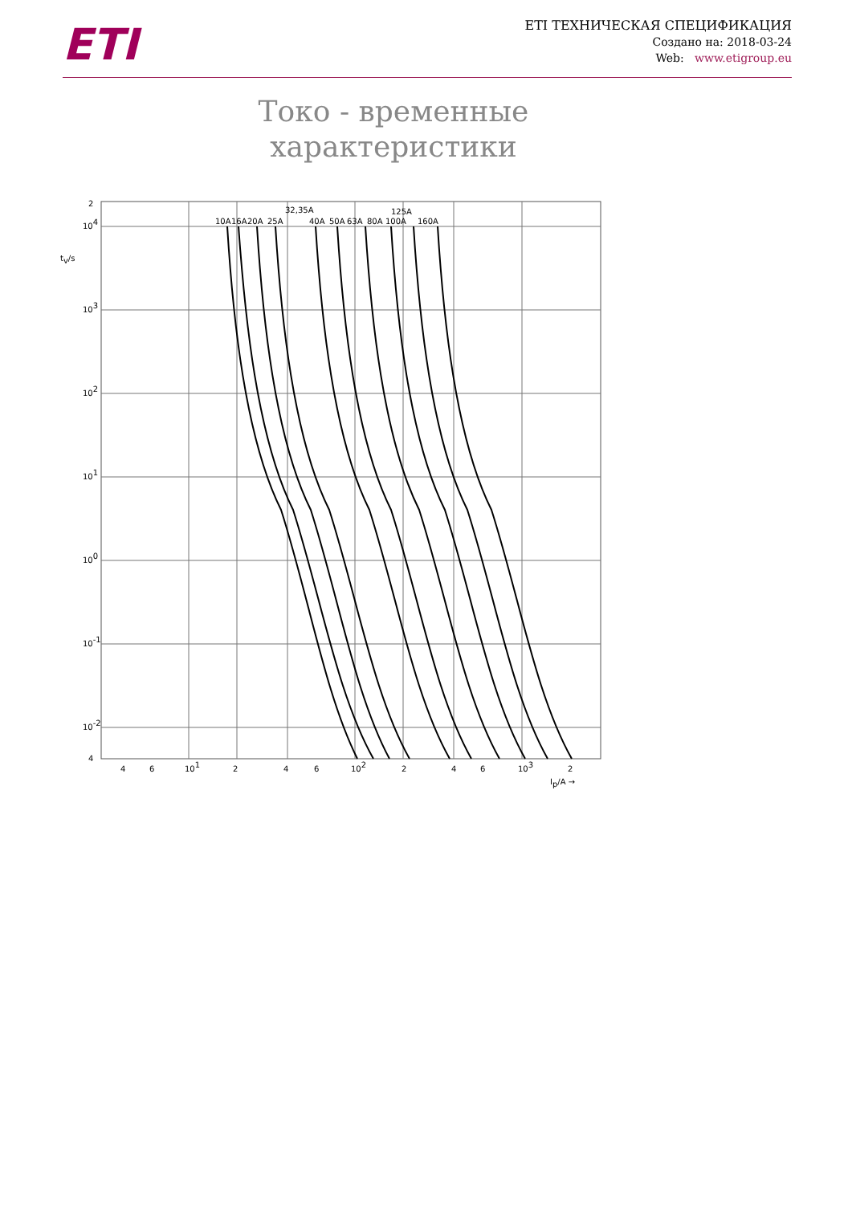ETI
ETI ТЕХНИЧЕСКАЯ СПЕЦИФИКАЦИЯ
Создано на: 2018-03-24
Web: www.etigroup.eu
Токо - временные характеристики
10A
16A
20A
25A
32,35A
40A
50A
63A
80A
100A
125A
160A
2
104
103
102
101
100
10-1
10-2
4
tv/s
4
6
101
2
4
6
102
2
4
6
103
2
Ip/A →